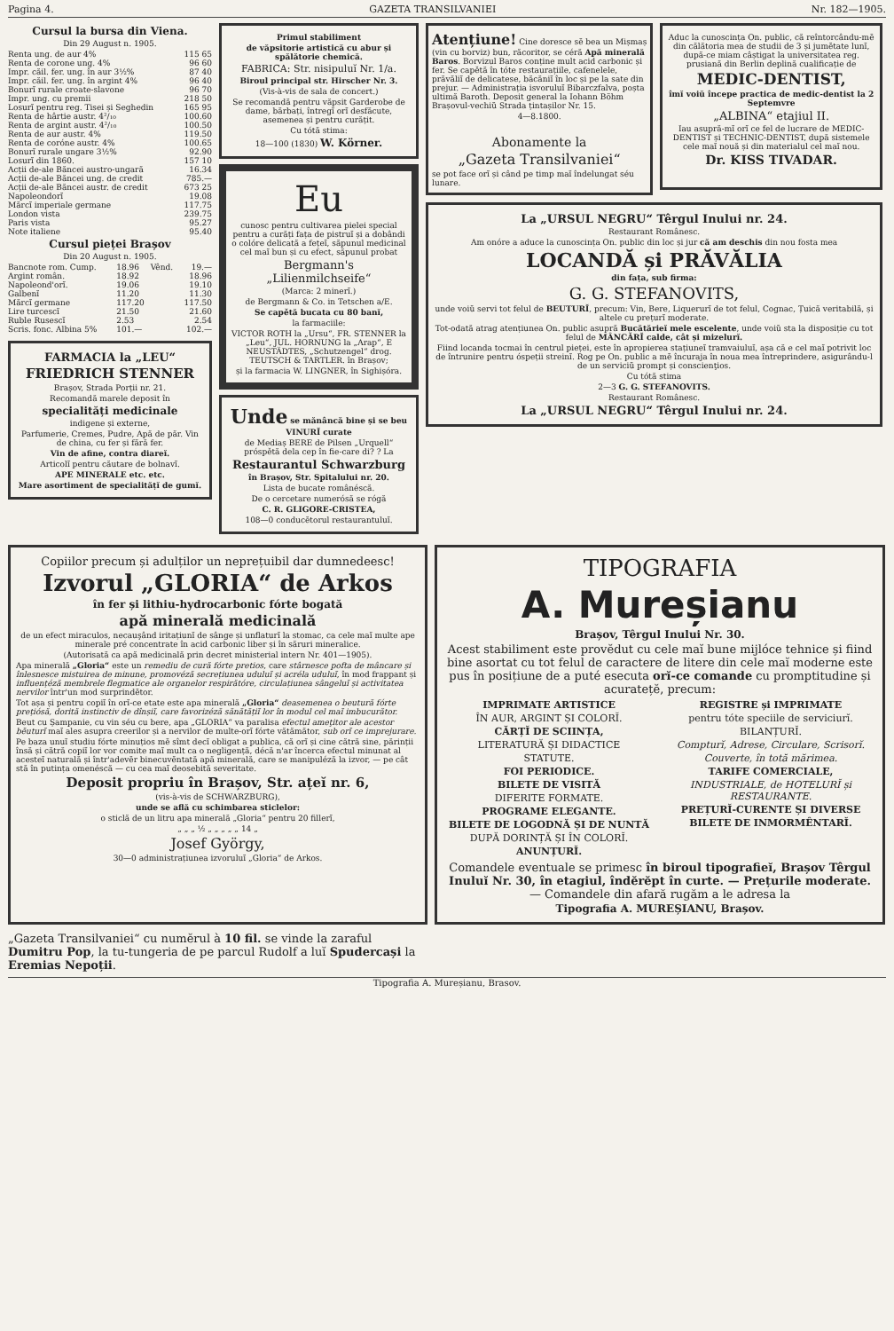Pagina 4. GAZETA TRANSILVANIEI Nr. 182—1905.
Cursul la bursa din Viena.
Din 29 August n. 1905.
| Renta ung. de aur 4% | 115 65 |
| Renta de corone ung. 4% | 96 60 |
| Impr. căil. fer. ung. în aur 3½% | 87 40 |
| Impr. căil. fer. ung. în argint 4% | 96 40 |
| Bonurĭ rurale croate-slavone | 96 70 |
| Impr. ung. cu premii | 218 50 |
| Losurĭ pentru reg. Tisei și Seghedin | 165 95 |
| Renta de hârtie austr. 4²/₁₀ | 100.60 |
| Renta de argint austr. 4²/₁₀ | 100.50 |
| Renta de aur austr. 4% | 119.50 |
| Renta de coróne austr. 4% | 100.65 |
| Bonurĭ rurale ungare 3½% | 92.90 |
| Losurĭ din 1860. | 157 10 |
| Acții de-ale Băncei austro-ungară | 16.34 |
| Acții de-ale Băncei ung. de credit | 785.— |
| Acții de-ale Băncei austr. de credit | 673 25 |
| Napoleondorĭ | 19.08 |
| Mărcĭ imperiale germane | 117.75 |
| London vista | 239.75 |
| Paris vista | 95.27 |
| Note italiene | 95.40 |
Cursul pieței Brașov
Din 20 August n. 1905.
| Bancnote rom. Cump. | 18.96 | Vênd. | 19.— |
| Argint român. | 18.92 | | 18.96 |
| Napoleond'orĭ. | 19.06 | | 19.10 |
| Galbenĭ | 11.20 | | 11.30 |
| Mărcĭ germane | 117.20 | | 117.50 |
| Lire turcescĭ | 21.50 | | 21.60 |
| Ruble Rusescĭ | 2.53 | | 2.54 |
| Scris. fonc. Albina 5% | 101.— | | 102.— |
FARMACIA la „LEU“
FRIEDRICH STENNER
Brașov, Strada Porții nr. 21.
Recomandă marele deposit în
specialități medicinale
indigene și externe,
Parfumerie, Cremes, Pudre, Apă de păr. Vin de china, cu fer și fără fer.
Vin de afine, contra diareĭ.
Articolĭ pentru căutare de bolnavĭ.
APE MINERALE etc. etc.
Mare asortiment de specialitățĭ de gumĭ.
Primul stabiliment
de văpsitorie artistică cu abur și spălătorie chemică.
FABRICA: Str. nisipuluĭ Nr. 1/a.
Biroul principal str. Hirscher Nr. 3.
(Vis-à-vis de sala de concert.)
Se recomandă pentru văpsit Garderobe de dame, bărbați, întregĭ orĭ desfăcute, asemenea și pentru curățit.
Cu tótă stima:
18—100 (1830) W. Körner.
Eu
cunosc pentru cultivarea pielei special pentru a curăți fața de pistruĭ și a dobândi o colóre delicată a fețeĭ, săpunul medicinal cel maĭ bun și cu efect, săpunul probat
Bergmann's „Lilienmilchseife“
(Marca: 2 minerĭ.)
de Bergmann & Co. in Tetschen a/E.
Se capětă bucata cu 80 banĭ,
la farmaciile:
VICTOR ROTH la „Ursu“, FR. STENNER la „Leu“, JUL. HORNUNG la „Arap“, E NEUSTÄDTES, „Schutzengel“ drog. TEUTSCH & TARTLER. în Brașov;
și la farmacia W. LINGNER, în Sighișóra.
Unde se mănâncă bine și se beu VINURĬ curate
de Mediaș BERE de Pilsen „Urquell“ próspětă dela cep în fie-care di? ? La
Restaurantul Schwarzburg
în Brașov, Str. Spitalului nr. 20.
Lista de bucate românéscă.
De o cercetare numerósă se rógă
C. R. GLIGORE-CRISTEA,
108—0 conducĕtorul restaurantuluĭ.
Atențiune! Cine doresce sĕ bea un Mișmaș (vin cu borviz) bun, răcoritor, se céră Apă minerală Baros. Borvizul Baros conține mult acid carbonic și fer. Se capětă în tóte restaurațiile, cafenelele, prăvăliĭ de delicatese, băcăniĭ în loc și pe la sate din prejur. — Administrația isvoruluĭ Bibarczfalva, poșta ultimă Baroth. Deposit general la Iohann Böhm Brașovul-vechiŭ Strada țintașilor Nr. 15.
4—8.1800.
Abonamente la
„Gazeta Transilvaniei“
se pot face orĭ și când pe timp maĭ îndelungat séu lunare.
Aduc la cunoscința On. public, că reîntorcându-mĕ din călătoria mea de studii de 3 și jumĕtate lunĭ, după-ce miam câștigat la universitatea reg. prusiană din Berlin deplină cualificație de
MEDIC-DENTIST,
îmĭ voiŭ începe practica de medic-dentist la 2 Septemvre
„ALBINA“ etajiul II.
Iau asupră-mĭ orĭ ce fel de lucrare de MEDIC-DENTIST și TECHNIC-DENTIST, după sistemele cele maĭ nouă și din materialul cel maĭ nou.
Dr. KISS TIVADAR.
La „URSUL NEGRU“ Têrgul Inului nr. 24.
Restaurant Românesc.
Am onóre a aduce la cunoscința On. public din loc și jur că am deschis din nou fosta mea
LOCANDĂ și PRĂVĂLIA
din fața, sub firma:
G. G. STEFANOVITS,
unde voiŭ servi tot felul de BEUTURĬ, precum: Vin, Bere, Liquerurĭ de tot felul, Cognac, Țuică veritabilă, și altele cu prețurĭ moderate.
Tot-odată atrag atențiunea On. public asupră Bucătărieĭ mele escelente, unde voiŭ sta la disposiție cu tot felul de MÂNCĂRĬ calde, cât și mizelurĭ.
Fiind locanda tocmai în centrul pieței, este în apropierea stațiuneĭ tramvaiuluĭ, așa că e cel maĭ potrivit loc de întrunire pentru óspeții streinĭ. Rog pe On. public a mĕ încuraja în noua mea întreprindere, asigurându-l de un serviciŭ prompt și conscienţios.
Cu tótă stima
2—3 G. G. STEFANOVITS.
Restaurant Românesc.
La „URSUL NEGRU“ Têrgul Inului nr. 24.
Copiilor precum și adulților un neprețuibil dar dumnedeesc!
Izvorul „GLORIA“ de Arkos
în fer și lithiu-hydrocarbonic fórte bogată
apă minerală medicinală
de un efect miraculos, necauşând iritațiunĭ de sânge și unflaturĭ la stomac, ca cele maĭ multe ape minerale pré concentrate în acid carbonic liber și în săruri mineralice.
(Autorisată ca apă medicinală prin decret ministerial intern Nr. 401—1905).
Apa minerală „Gloria“ este un remediu de cură fórte pretios, care stârnesce pofta de mâncare și înlesnesce mistuirea de minune, promovéză secrețiunea uduluĭ și acréla uduluĭ, în mod frappant și influențéză membrele flegmatice ale organelor respirătóre, circulațiunea sângeluĭ și activitatea nervilor într'un mod surprindĕtor.
Tot așa și pentru copiĭ în orĭ-ce etate este apa minerală „Gloria“ deasemenea o beutură fórte prețiósă, dorită instinctiv de dînșiĭ, care favorizéză sănătățiĭ lor în modul cel maĭ imbucurător.
Beut cu Șampanie, cu vin séu cu bere, apa „GLORIA“ va paralisa efectul ameţitor ale acestor bĕuturĭ maĭ ales asupra creerilor și a nervilor de multe-orĭ fórte vătămător, sub orĭ ce imprejurare.
Pe baza unuĭ studiu fórte minuțios mĕ sîmt decĭ obligat a publica, că orĭ și cine cătră sine, părinții însă și cătră copiĭ lor vor comite maĭ mult ca o negligență, décă n'ar încerca efectul minunat al acesteĭ naturală și într'adevĕr binecuvĕntată apă minerală, care se manipuléză la izvor, — pe cât stă în putința omenéscă — cu cea maĭ deosebită severitate.
Deposit propriu în Brașov, Str. ațeĭ nr. 6,
(vis-à-vis de SCHWARZBURG),
unde se află cu schimbarea sticlelor:
o sticlă de un litru apa minerală „Gloria“ pentru 20 fillerĭ,
„ „ „ ½ „ „ „ „ „ 14 „
Josef György,
30—0 administrațiunea izvoruluĭ „Gloria“ de Arkos.
TIPOGRAFIA
A. Mureșianu
Brașov, Têrgul Inului Nr. 30.
Acest stabiliment este provĕdut cu cele maĭ bune mijlóce tehnice și fiind bine asortat cu tot felul de caractere de litere din cele maĭ moderne este pus în posițiune de a puté esecuta orĭ-ce comande cu promptitudine și acuratețĕ, precum:
IMPRIMATE ARTISTICE
ÎN AUR, ARGINT ȘI COLORĬ.
CĂRȚĬ DE SCIINȚA,
LITERATURĂ ȘI DIDACTICE
STATUTE.
FOI PERIODICE.
BILETE DE VISITĂ
DIFERITE FORMATE.
PROGRAME ELEGANTE.
BILETE DE LOGODNĂ ȘI DE NUNTĂ
DUPĂ DORINȚĂ ȘI ÎN COLORĬ.
ANUNȚURĬ.
REGISTRE și IMPRIMATE
pentru tóte speciile de serviciurĭ.
BILANȚURĬ.
Compturĭ, Adrese, Circulare, Scrisorĭ.
Couverte, în totă mărimea.
TARIFE COMERCIALE,
INDUSTRIALE, de HOTELURĬ și RESTAURANTE.
PREȚURĬ-CURENTE ȘI DIVERSE
BILETE DE INMORMÊNTARĬ.
Comandele eventuale se primesc în biroul tipografieĭ, Brașov Têrgul Inuluĭ Nr. 30, în etagiul, îndĕrĕpt în curte. — Prețurile moderate. — Comandele din afară rugăm a le adresa la
Tipografia A. MUREȘIANU, Brașov.
„Gazeta Transilvaniei“ cu numĕrul à 10 fil. se vinde la zaraful Dumitru Pop, la tu-tungeria de pe parcul Rudolf a luĭ Spudercași la Eremias Nepoții.
Tipografia A. Mureșianu, Brasov.